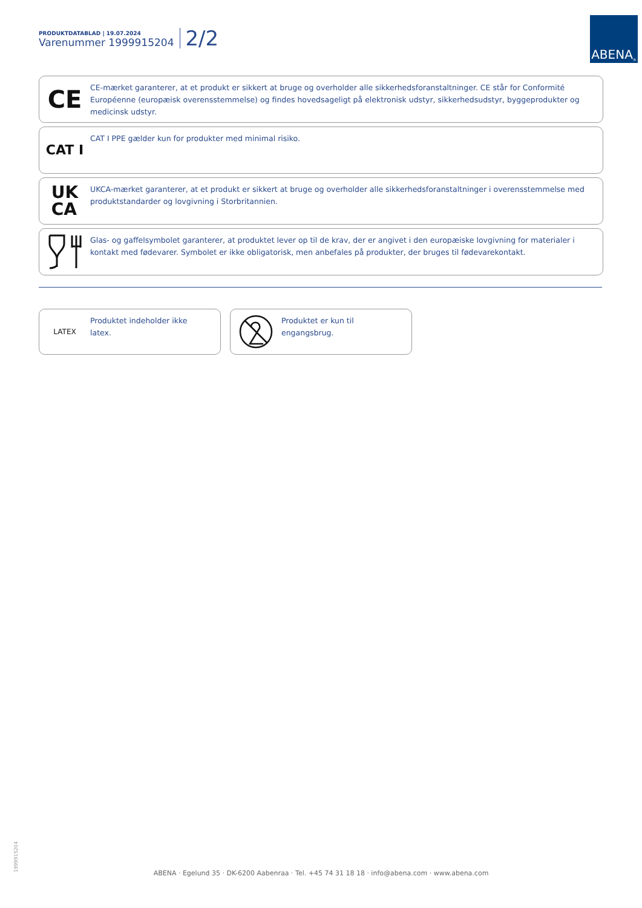PRODUKTDATABLAD | 19.07.2024
Varenummer 1999915204
2/2
ABENA<sup>®</sup>
CE
CE-mærket garanterer, at et produkt er sikkert at bruge og overholder alle sikkerhedsforanstaltninger. CE står for Conformité Européenne (europæisk overensstemmelse) og findes hovedsageligt på elektronisk udstyr, sikkerhedsudstyr, byggeprodukter og medicinsk udstyr.
CAT I
CAT I PPE gælder kun for produkter med minimal risiko.
UK
CA
UKCA-mærket garanterer, at et produkt er sikkert at bruge og overholder alle sikkerhedsforanstaltninger i overensstemmelse med produktstandarder og lovgivning i Storbritannien.
Glas- og gaffelsymbolet garanterer, at produktet lever op til de krav, der er angivet i den europæiske lovgivning for materialer i kontakt med fødevarer. Symbolet er ikke obligatorisk, men anbefales på produkter, der bruges til fødevarekontakt.
LATEX
Produktet indeholder ikke latex.
Produktet er kun til engangsbrug.
1999915204
ABENA · Egelund 35 · DK-6200 Aabenraa · Tel. +45 74 31 18 18 · info@abena.com · www.abena.com